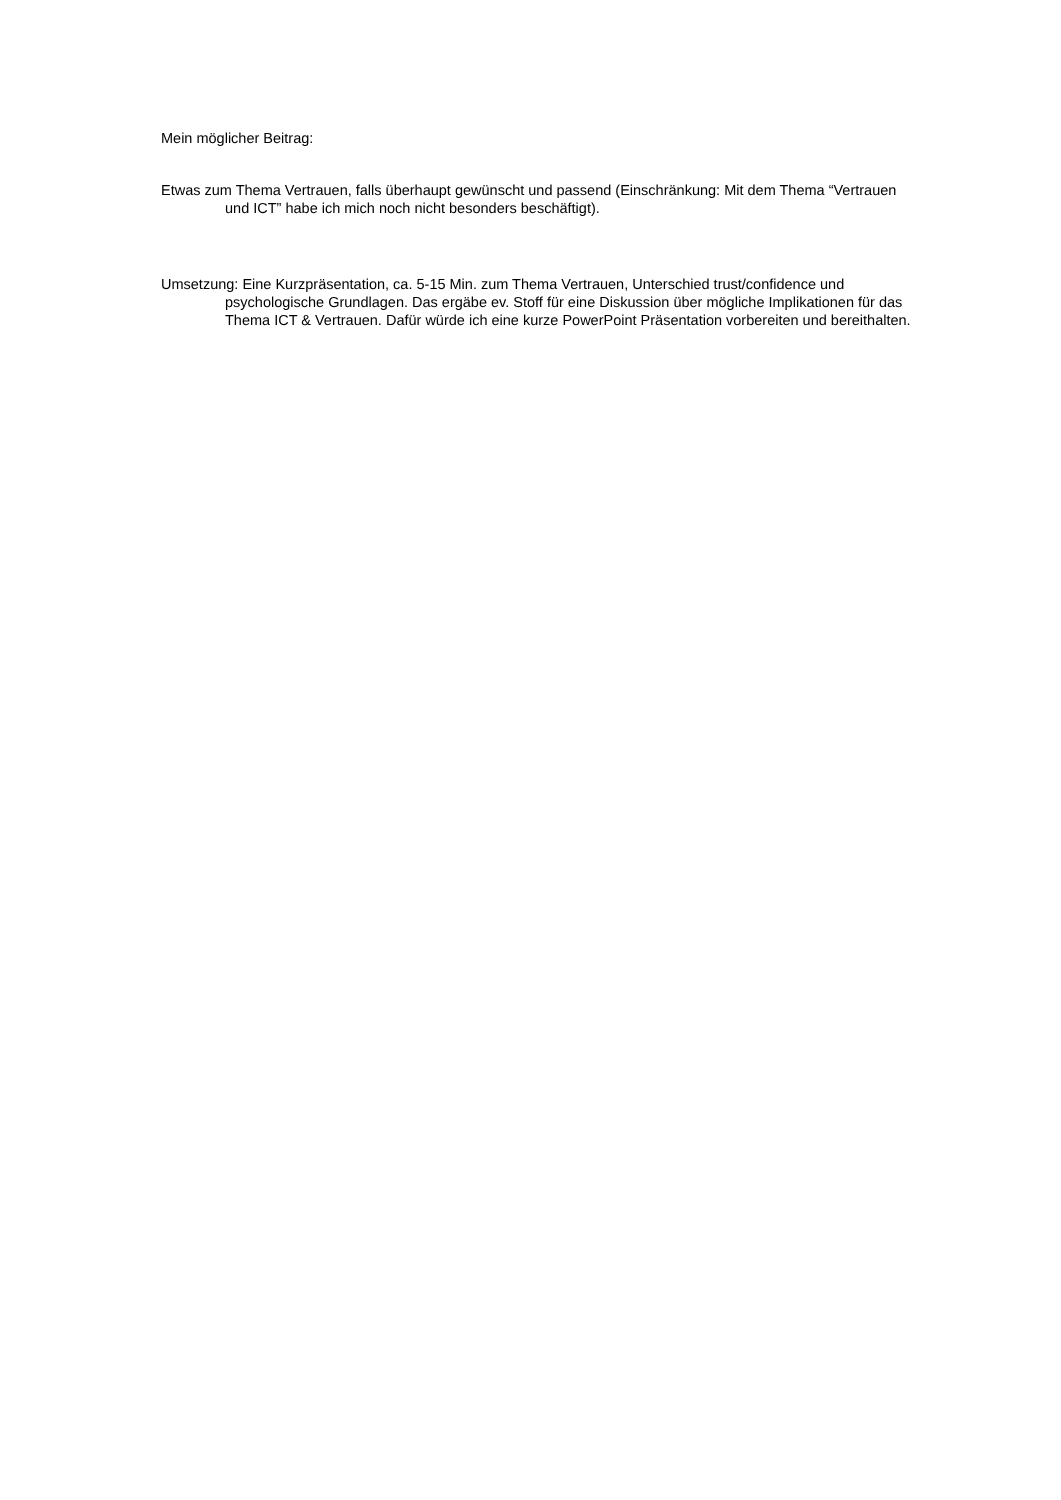Mein möglicher Beitrag:
Etwas zum Thema Vertrauen, falls überhaupt gewünscht und passend (Einschränkung: Mit dem Thema “Vertrauen und ICT” habe ich mich noch nicht besonders beschäftigt).
Umsetzung: Eine Kurzpräsentation, ca. 5-15 Min. zum Thema Vertrauen, Unterschied trust/confidence und psychologische Grundlagen. Das ergäbe ev. Stoff für eine Diskussion über mögliche Implikationen für das Thema ICT & Vertrauen. Dafür würde ich eine kurze PowerPoint Präsentation vorbereiten und bereithalten.